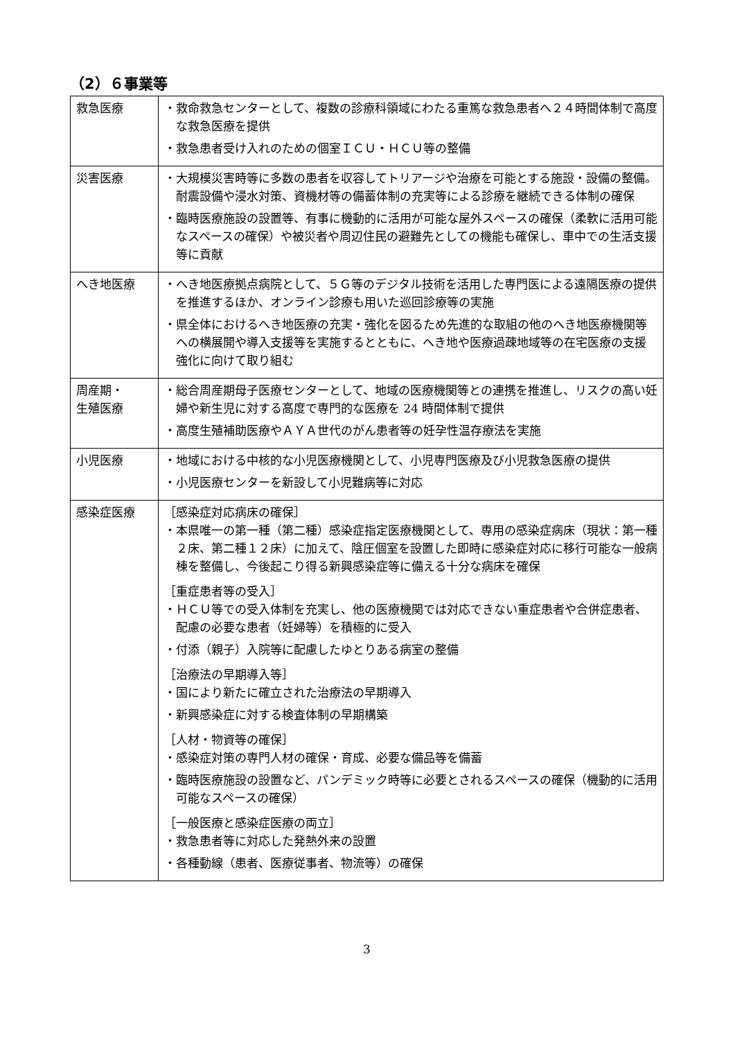（2）６事業等
| 救急医療 | ・救命救急センターとして、複数の診療科領域にわたる重篤な救急患者へ２４時間体制で高度な救急医療を提供 ・救急患者受け入れのための個室ＩＣＵ・ＨＣＵ等の整備 |
| 災害医療 | ・大規模災害時等に多数の患者を収容してトリアージや治療を可能とする施設・設備の整備。耐震設備や浸水対策、資機材等の備蓄体制の充実等による診療を継続できる体制の確保 ・臨時医療施設の設置等、有事に機動的に活用が可能な屋外スペースの確保（柔軟に活用可能なスペースの確保）や被災者や周辺住民の避難先としての機能も確保し、車中での生活支援等に貢献 |
| へき地医療 | ・へき地医療拠点病院として、５Ｇ等のデジタル技術を活用した専門医による遠隔医療の提供を推進するほか、オンライン診療も用いた巡回診療等の実施 ・県全体におけるへき地医療の充実・強化を図るため先進的な取組の他のへき地医療機関等への横展開や導入支援等を実施するとともに、へき地や医療過疎地域等の在宅医療の支援強化に向けて取り組む |
| 周産期・ 生殖医療 | ・総合周産期母子医療センターとして、地域の医療機関等との連携を推進し、リスクの高い妊婦や新生児に対する高度で専門的な医療を 24 時間体制で提供 ・高度生殖補助医療やＡＹＡ世代のがん患者等の妊孕性温存療法を実施 |
| 小児医療 | ・地域における中核的な小児医療機関として、小児専門医療及び小児救急医療の提供 ・小児医療センターを新設して小児難病等に対応 |
| 感染症医療 | ［感染症対応病床の確保］ ・本県唯一の第一種（第二種）感染症指定医療機関として、専用の感染症病床（現状：第一種２床、第二種１２床）に加えて、陰圧個室を設置した即時に感染症対応に移行可能な一般病棟を整備し、今後起こり得る新興感染症等に備える十分な病床を確保 ［重症患者等の受入］ ・ＨＣＵ等での受入体制を充実し、他の医療機関では対応できない重症患者や合併症患者、配慮の必要な患者（妊婦等）を積極的に受入 ・付添（親子）入院等に配慮したゆとりある病室の整備 ［治療法の早期導入等］ ・国により新たに確立された治療法の早期導入 ・新興感染症に対する検査体制の早期構築 ［人材・物資等の確保］ ・感染症対策の専門人材の確保・育成、必要な備品等を備蓄 ・臨時医療施設の設置など、パンデミック時等に必要とされるスペースの確保（機動的に活用可能なスペースの確保） ［一般医療と感染症医療の両立］ ・救急患者等に対応した発熱外来の設置 ・各種動線（患者、医療従事者、物流等）の確保 |
3